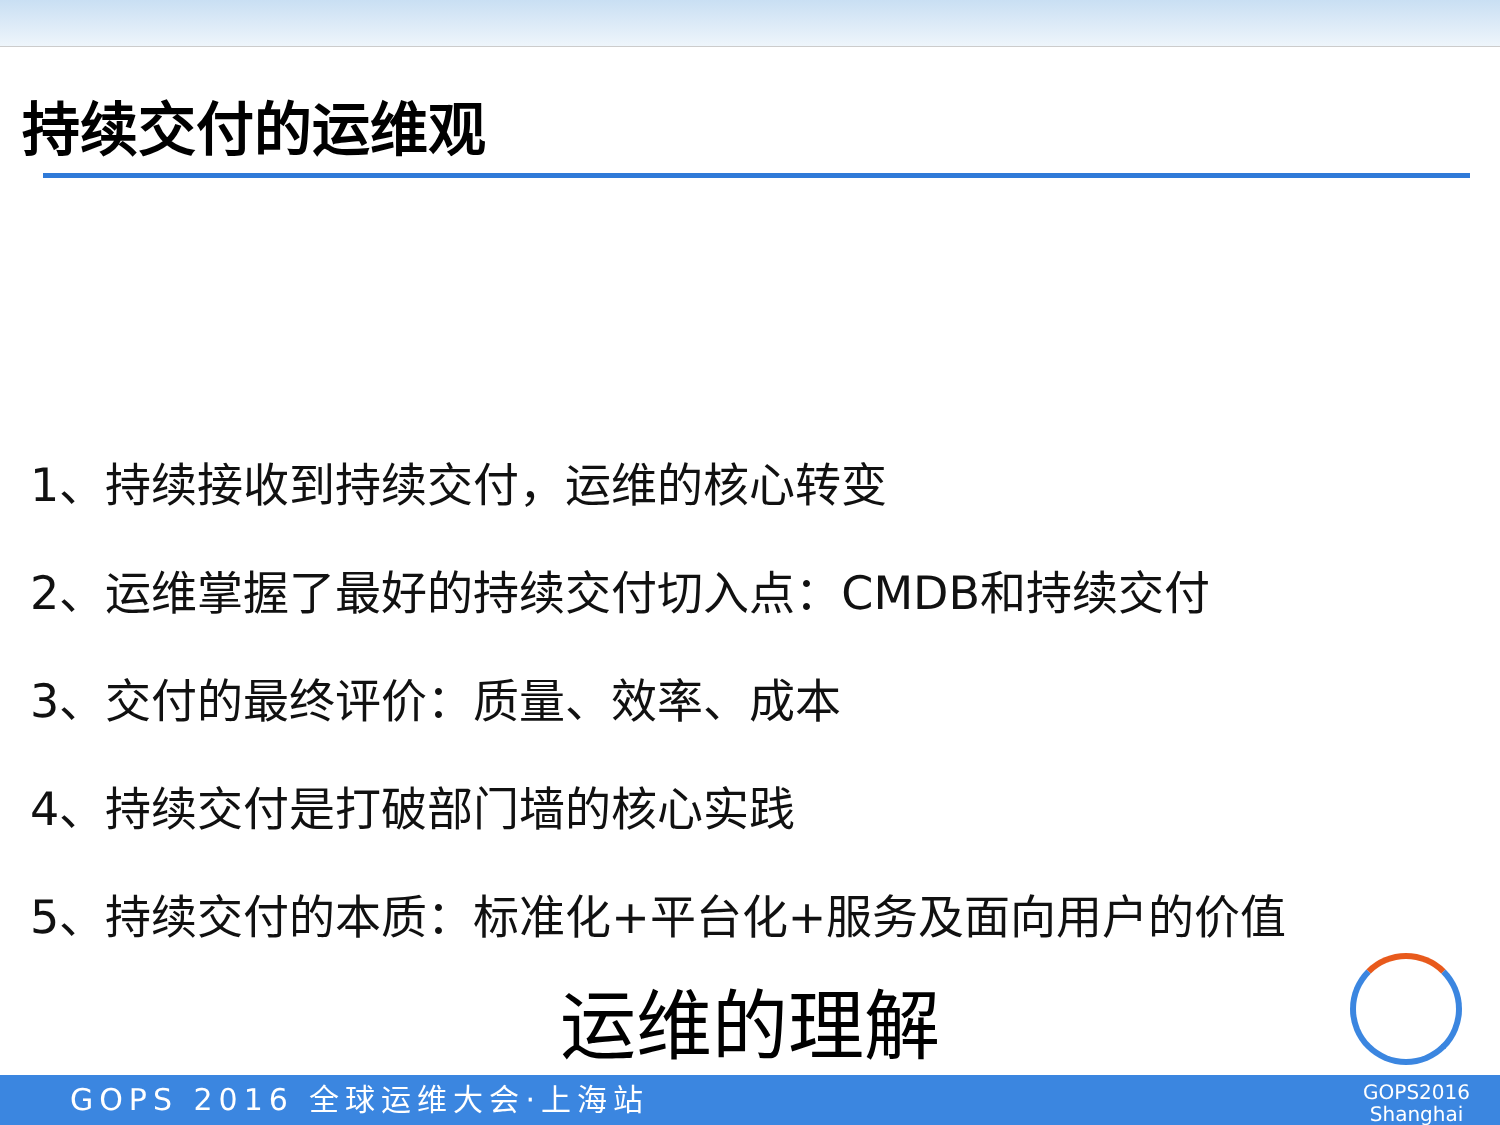持续交付的运维观
1、持续接收到持续交付，运维的核心转变
2、运维掌握了最好的持续交付切入点：CMDB和持续交付
3、交付的最终评价：质量、效率、成本
4、持续交付是打破部门墙的核心实践
5、持续交付的本质：标准化+平台化+服务及面向用户的价值
运维的理解
GOPS 2016 全球运维大会·上海站
GOPS2016
Shanghai